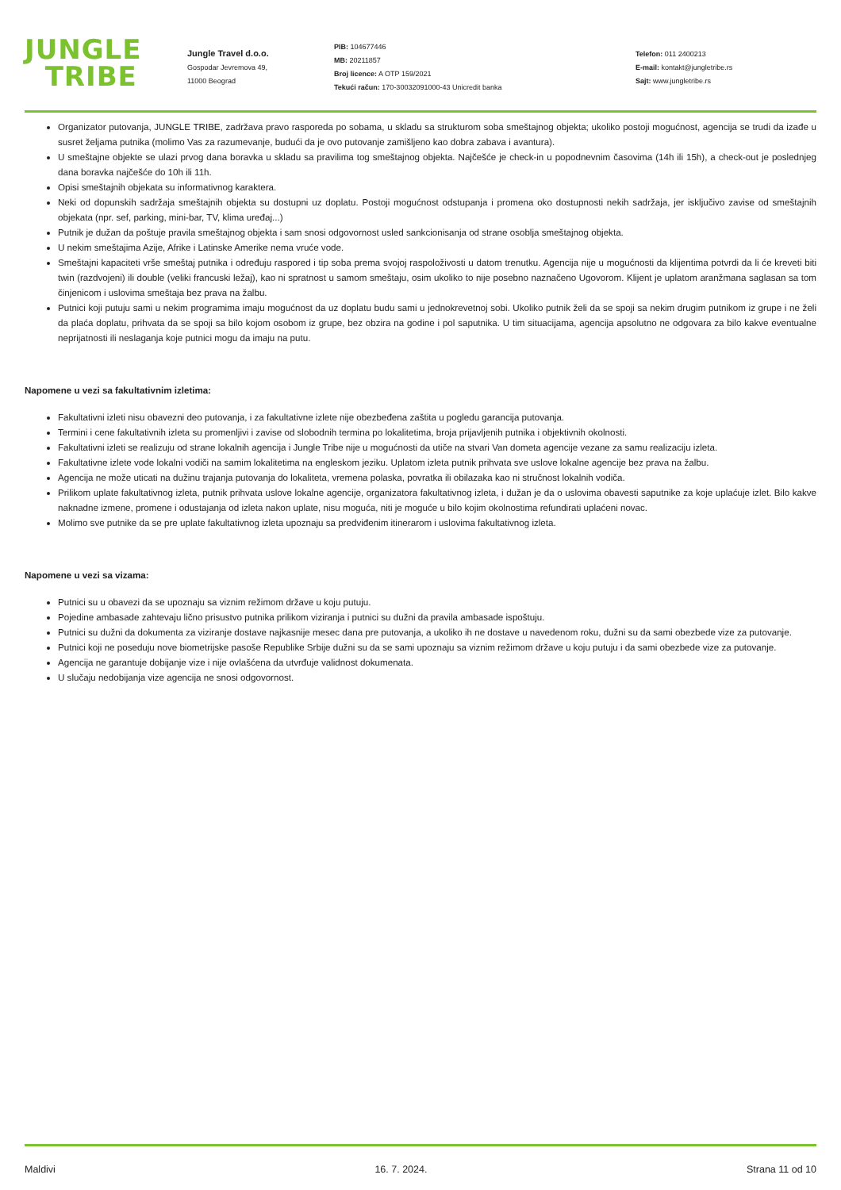JUNGLE
TRIBE
Jungle Travel d.o.o.
Gospodar Jevremova 49,
11000 Beograd
PIB: 104677446
MB: 20211857
Broj licence: A OTP 159/2021
Tekući račun: 170-30032091000-43 Unicredit banka
Telefon: 011 2400213
E-mail: kontakt@jungletribe.rs
Sajt: www.jungletribe.rs
Organizator putovanja, JUNGLE TRIBE, zadržava pravo rasporeda po sobama, u skladu sa strukturom soba smeštajnog objekta; ukoliko postoji mogućnost, agencija se trudi da izađe u susret željama putnika (molimo Vas za razumevanje, budući da je ovo putovanje zamišljeno kao dobra zabava i avantura).
U smeštajne objekte se ulazi prvog dana boravka u skladu sa pravilima tog smeštajnog objekta. Najčešće je check-in u popodnevnim časovima (14h ili 15h), a check-out je poslednjeg dana boravka najčešće do 10h ili 11h.
Opisi smeštajnih objekata su informativnog karaktera.
Neki od dopunskih sadržaja smeštajnih objekta su dostupni uz doplatu. Postoji mogućnost odstupanja i promena oko dostupnosti nekih sadržaja, jer isključivo zavise od smeštajnih objekata (npr. sef, parking, mini-bar, TV, klima uređaj...)
Putnik je dužan da poštuje pravila smeštajnog objekta i sam snosi odgovornost usled sankcionisanja od strane osoblja smeštajnog objekta.
U nekim smeštajima Azije, Afrike i Latinske Amerike nema vruće vode.
Smeštajni kapaciteti vrše smeštaj putnika i određuju raspored i tip soba prema svojoj raspoloživosti u datom trenutku. Agencija nije u mogućnosti da klijentima potvrdi da li će kreveti biti twin (razdvojeni) ili double (veliki francuski ležaj), kao ni spratnost u samom smeštaju, osim ukoliko to nije posebno naznačeno Ugovorom. Klijent je uplatom aranžmana saglasan sa tom činjenicom i uslovima smeštaja bez prava na žalbu.
Putnici koji putuju sami u nekim programima imaju mogućnost da uz doplatu budu sami u jednokrevetnoj sobi. Ukoliko putnik želi da se spoji sa nekim drugim putnikom iz grupe i ne želi da plaća doplatu, prihvata da se spoji sa bilo kojom osobom iz grupe, bez obzira na godine i pol saputnika. U tim situacijama, agencija apsolutno ne odgovara za bilo kakve eventualne neprijatnosti ili neslaganja koje putnici mogu da imaju na putu.
Napomene u vezi sa fakultativnim izletima:
Fakultativni izleti nisu obavezni deo putovanja, i za fakultativne izlete nije obezbeđena zaštita u pogledu garancija putovanja.
Termini i cene fakultativnih izleta su promenljivi i zavise od slobodnih termina po lokalitetima, broja prijavljenih putnika i objektivnih okolnosti.
Fakultativni izleti se realizuju od strane lokalnih agencija i Jungle Tribe nije u mogućnosti da utiče na stvari Van dometa agencije vezane za samu realizaciju izleta.
Fakultativne izlete vode lokalni vodiči na samim lokalitetima na engleskom jeziku. Uplatom izleta putnik prihvata sve uslove lokalne agencije bez prava na žalbu.
Agencija ne može uticati na dužinu trajanja putovanja do lokaliteta, vremena polaska, povratka ili obilazaka kao ni stručnost lokalnih vodiča.
Prilikom uplate fakultativnog izleta, putnik prihvata uslove lokalne agencije, organizatora fakultativnog izleta, i dužan je da o uslovima obavesti saputnike za koje uplaćuje izlet. Bilo kakve naknadne izmene, promene i odustajanja od izleta nakon uplate, nisu moguća, niti je moguće u bilo kojim okolnostima refundirati uplaćeni novac.
Molimo sve putnike da se pre uplate fakultativnog izleta upoznaju sa predviđenim itinerarom i uslovima fakultativnog izleta.
Napomene u vezi sa vizama:
Putnici su u obavezi da se upoznaju sa viznim režimom države u koju putuju.
Pojedine ambasade zahtevaju lično prisustvo putnika prilikom viziranja i putnici su dužni da pravila ambasade ispoštuju.
Putnici su dužni da dokumenta za viziranje dostave najkasnije mesec dana pre putovanja, a ukoliko ih ne dostave u navedenom roku, dužni su da sami obezbede vize za putovanje.
Putnici koji ne poseduju nove biometrijske pasoše Republike Srbije dužni su da se sami upoznaju sa viznim režimom države u koju putuju i da sami obezbede vize za putovanje.
Agencija ne garantuje dobijanje vize i nije ovlašćena da utvrđuje validnost dokumenata.
U slučaju nedobijanja vize agencija ne snosi odgovornost.
Maldivi 16. 7. 2024. Strana 11 od 10